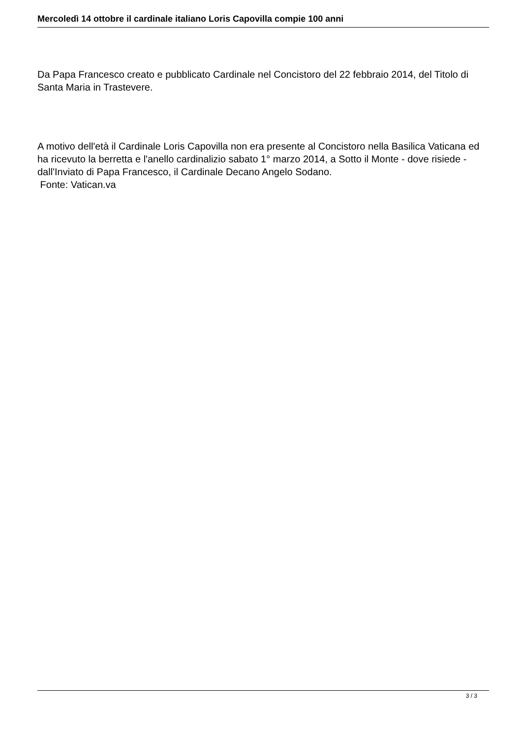Mercoledì 14 ottobre il cardinale italiano Loris Capovilla compie 100 anni
Da Papa Francesco creato e pubblicato Cardinale nel Concistoro del 22 febbraio 2014, del Titolo di Santa Maria in Trastevere.
A motivo dell'età il Cardinale Loris Capovilla non era presente al Concistoro nella Basilica Vaticana ed ha ricevuto la berretta e l'anello cardinalizio sabato 1° marzo 2014, a Sotto il Monte - dove risiede - dall'Inviato di Papa Francesco, il Cardinale Decano Angelo Sodano.
Fonte: Vatican.va
3 / 3